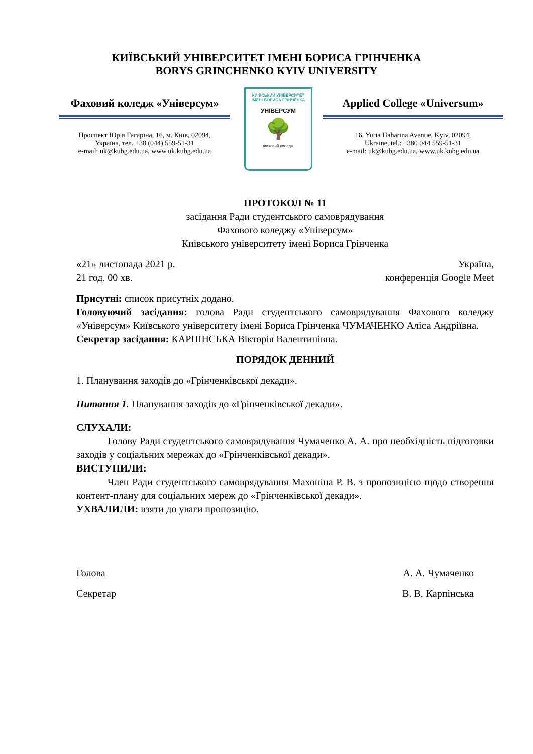КИЇВСЬКИЙ УНІВЕРСИТЕТ ІМЕНІ БОРИСА ГРІНЧЕНКА
BORYS GRINCHENKO KYIV UNIVERSITY
Фаховий коледж «Універсум»
Проспект Юрія Гагаріна, 16, м. Київ, 02094,
Україна, тел. +38 (044) 559-51-31
e-mail: uk@kubg.edu.ua, www.uk.kubg.edu.ua
КИЇВСЬКИЙ УНІВЕРСИТЕТ
ІМЕНІ БОРИСА ГРІНЧЕНКА
УНІВЕРСУМ
🌳
Фаховий коледж
Applied College «Universum»
16, Yuria Haharina Avenue, Kyiv, 02094,
Ukraine, tel.: +380 044 559-51-31
e-mail: uk@kubg.edu.ua, www.uk.kubg.edu.ua
ПРОТОКОЛ № 11
засідання Ради студентського самоврядування
Фахового коледжу «Універсум»
Київського університету імені Бориса Грінченка
«21» листопада 2021 р.
21 год. 00 хв. Україна,
конференція Google Meet
Присутні: список присутніх додано.
Головуючий засідання: голова Ради студентського самоврядування Фахового коледжу «Універсум» Київського університету імені Бориса Грінченка ЧУМАЧЕНКО Аліса Андріївна.
Секретар засідання: КАРПІНСЬКА Вікторія Валентинівна.
ПОРЯДОК ДЕННИЙ
1. Планування заходів до «Грінченківської декади».
Питання 1. Планування заходів до «Грінченківської декади».
СЛУХАЛИ:
Голову Ради студентського самоврядування Чумаченко А. А. про необхідність підготовки заходів у соціальних мережах до «Грінченківської декади».
ВИСТУПИЛИ:
Член Ради студентського самоврядування Махоніна Р. В. з пропозицією щодо створення контент-плану для соціальних мереж до «Грінченківської декади».
УХВАЛИЛИ: взяти до уваги пропозицію.
Голова А. А. Чумаченко
Секретар В. В. Карпінська